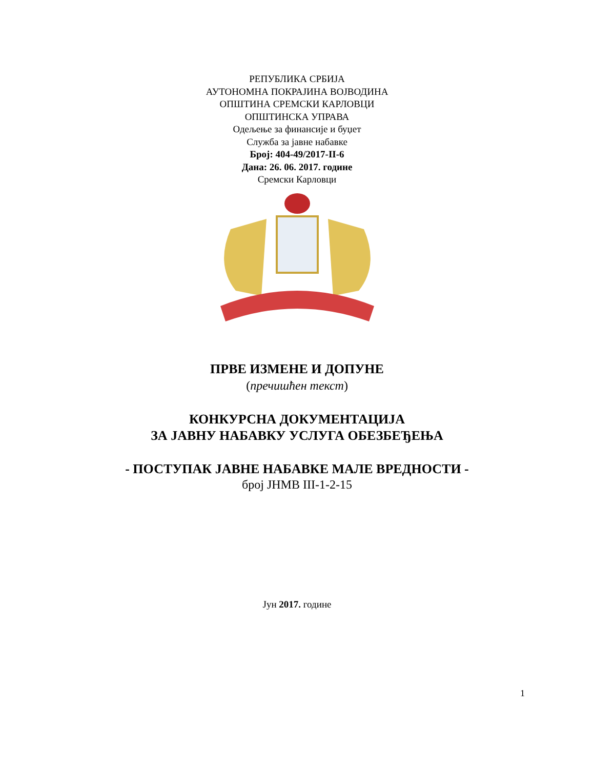РЕПУБЛИКА СРБИЈА
АУТОНОМНА ПОКРАЈИНА ВОЈВОДИНА
ОПШТИНА СРЕМСКИ КАРЛОВЦИ
ОПШТИНСКА УПРАВА
Одељење за финансије и буџет
Служба за јавне набавке
Број: 404-49/2017-II-6
Дана: 26. 06. 2017. године
Сремски Карловци
ПРВЕ ИЗМЕНЕ И ДОПУНЕ
(пречишћен текст)
КОНКУРСНА ДОКУМЕНТАЦИЈА
ЗА ЈАВНУ НАБАВКУ УСЛУГА ОБЕЗБЕЂЕЊА
- ПОСТУПАК ЈАВНЕ НАБАВКЕ МАЛЕ ВРЕДНОСТИ -
број ЈНМВ III-1-2-15
Јун 2017. године
1